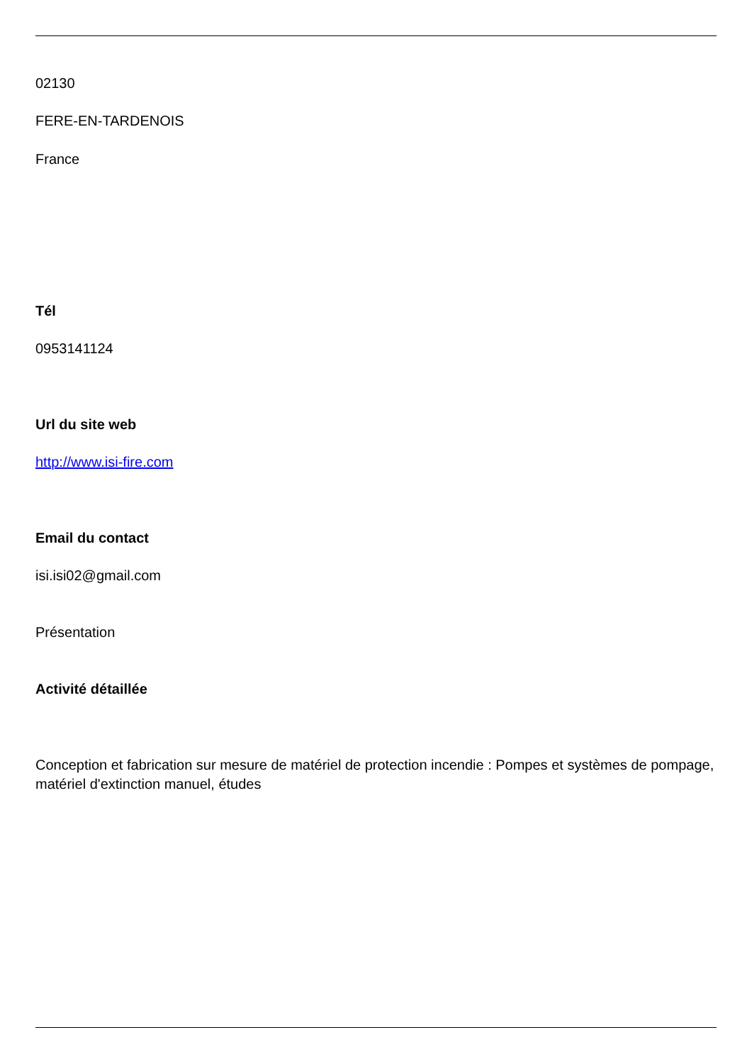02130
FERE-EN-TARDENOIS
France
Tél
0953141124
Url du site web
http://www.isi-fire.com
Email du contact
isi.isi02@gmail.com
Présentation
Activité détaillée
Conception et fabrication sur mesure de matériel de protection incendie : Pompes et systèmes de pompage, matériel d'extinction manuel, études